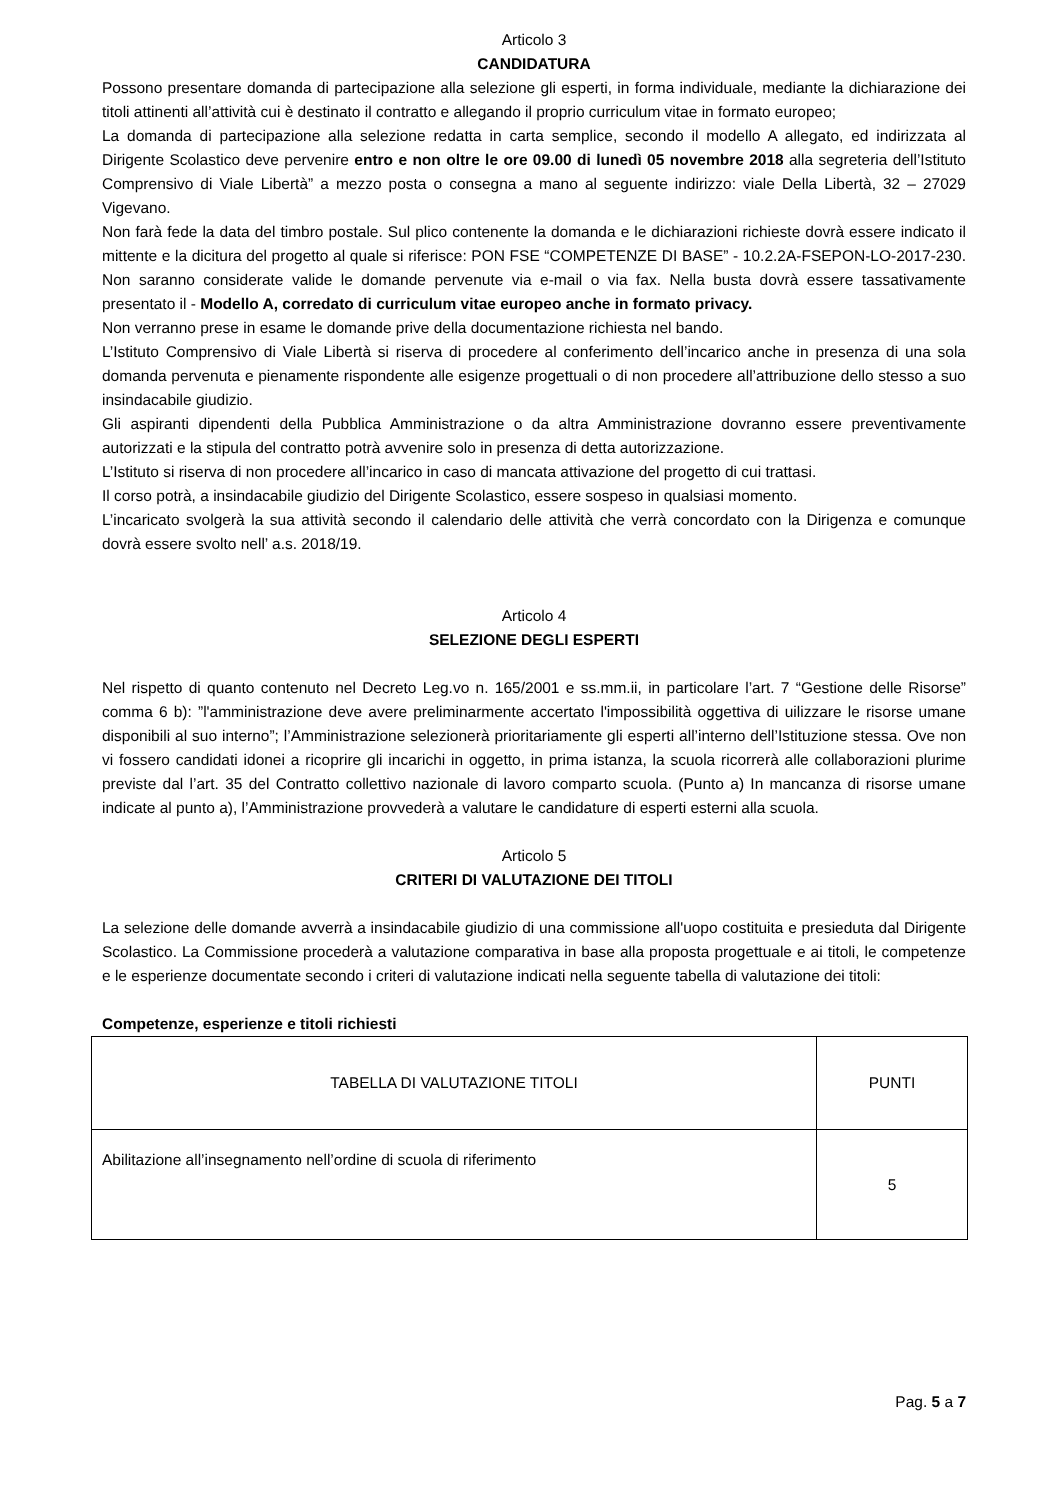Articolo 3
CANDIDATURA
Possono presentare domanda di partecipazione alla selezione gli esperti, in forma individuale, mediante la dichiarazione dei titoli attinenti all’attività cui è destinato il contratto e allegando il proprio curriculum vitae in formato europeo;
La domanda di partecipazione alla selezione redatta in carta semplice, secondo il modello A allegato, ed indirizzata al Dirigente Scolastico deve pervenire entro e non oltre le ore 09.00 di lunedì 05 novembre 2018 alla segreteria dell’Istituto Comprensivo di Viale Libertà” a mezzo posta o consegna a mano al seguente indirizzo: viale Della Libertà, 32 – 27029 Vigevano.
Non farà fede la data del timbro postale. Sul plico contenente la domanda e le dichiarazioni richieste dovrà essere indicato il mittente e la dicitura del progetto al quale si riferisce: PON FSE “COMPETENZE DI BASE” - 10.2.2A-FSEPON-LO-2017-230. Non saranno considerate valide le domande pervenute via e-mail o via fax. Nella busta dovrà essere tassativamente presentato il - Modello A, corredato di curriculum vitae europeo anche in formato privacy.
Non verranno prese in esame le domande prive della documentazione richiesta nel bando.
L’Istituto Comprensivo di Viale Libertà si riserva di procedere al conferimento dell’incarico anche in presenza di una sola domanda pervenuta e pienamente rispondente alle esigenze progettuali o di non procedere all’attribuzione dello stesso a suo insindacabile giudizio.
Gli aspiranti dipendenti della Pubblica Amministrazione o da altra Amministrazione dovranno essere preventivamente autorizzati e la stipula del contratto potrà avvenire solo in presenza di detta autorizzazione.
L’Istituto si riserva di non procedere all’incarico in caso di mancata attivazione del progetto di cui trattasi.
Il corso potrà, a insindacabile giudizio del Dirigente Scolastico, essere sospeso in qualsiasi momento.
L’incaricato svolgerà la sua attività secondo il calendario delle attività che verrà concordato con la Dirigenza e comunque dovrà essere svolto nell’ a.s. 2018/19.
Articolo 4
SELEZIONE DEGLI ESPERTI
Nel rispetto di quanto contenuto nel Decreto Leg.vo n. 165/2001 e ss.mm.ii, in particolare l’art. 7 “Gestione delle Risorse” comma 6 b): ”l'amministrazione deve avere preliminarmente accertato l'impossibilità oggettiva di uilizzare le risorse umane disponibili al suo interno”; l’Amministrazione selezionerà prioritariamente gli esperti all’interno dell’Istituzione stessa. Ove non vi fossero candidati idonei a ricoprire gli incarichi in oggetto, in prima istanza, la scuola ricorrerà alle collaborazioni plurime previste dal l’art. 35 del Contratto collettivo nazionale di lavoro comparto scuola. (Punto a) In mancanza di risorse umane indicate al punto a), l’Amministrazione provvederà a valutare le candidature di esperti esterni alla scuola.
Articolo 5
CRITERI DI VALUTAZIONE DEI TITOLI
La selezione delle domande avverrà a insindacabile giudizio di una commissione all'uopo costituita e presieduta dal Dirigente Scolastico. La Commissione procederà a valutazione comparativa in base alla proposta progettuale e ai titoli, le competenze e le esperienze documentate secondo i criteri di valutazione indicati nella seguente tabella di valutazione dei titoli:
Competenze, esperienze e titoli richiesti
| TABELLA DI VALUTAZIONE TITOLI | PUNTI |
| Abilitazione all’insegnamento nell’ordine di scuola di riferimento | 5 |
Pag. 5 a 7